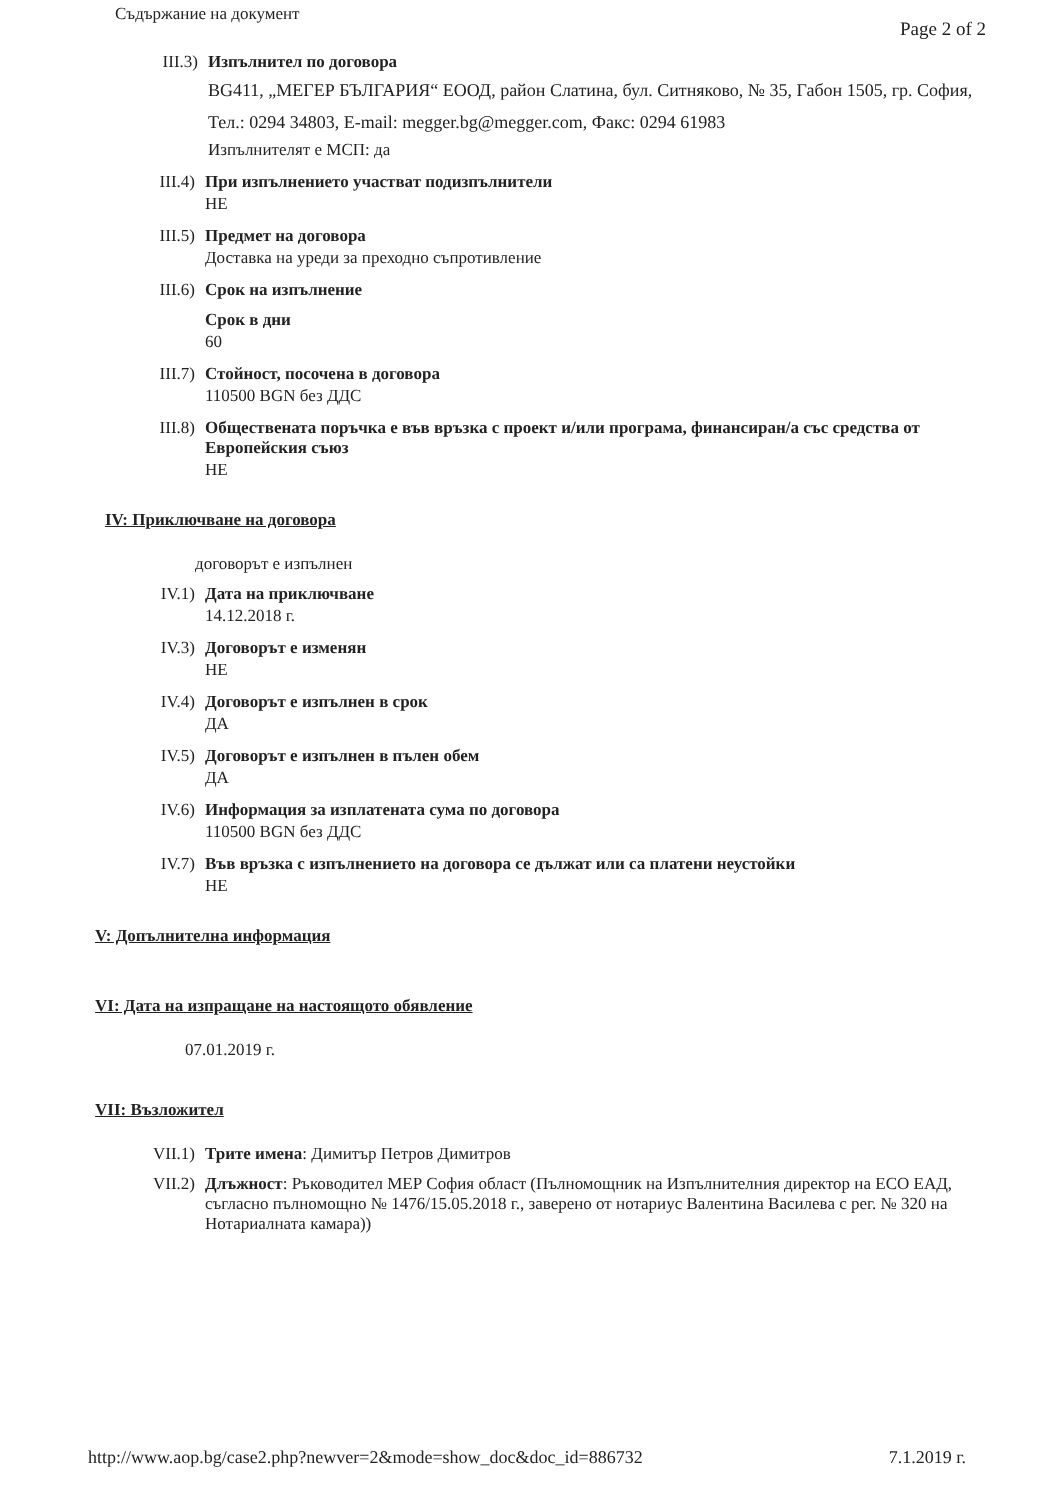Съдържание на документ Page 2 of 2
III.3)
Изпълнител по договора
BG411, „МЕГЕР БЪЛГАРИЯ“ ЕООД, район Слатина, бул. Ситняково, № 35, Габон 1505, гр. София, Тел.: 0294 34803, E-mail: megger.bg@megger.com, Факс: 0294 61983
Изпълнителят е МСП: да
III.4)
При изпълнението участват подизпълнители
НЕ
III.5)
Предмет на договора
Доставка на уреди за преходно съпротивление
III.6)
Срок на изпълнение
Срок в дни
60
III.7)
Стойност, посочена в договора
110500 BGN без ДДС
III.8)
Обществената поръчка е във връзка с проект и/или програма, финансиран/а със средства от Европейския съюз
НЕ
IV: Приключване на договора
договорът е изпълнен
IV.1) Дата на приключване
14.12.2018 г.
IV.3) Договорът е изменян
НЕ
IV.4) Договорът е изпълнен в срок
ДА
IV.5) Договорът е изпълнен в пълен обем
ДА
IV.6) Информация за изплатената сума по договора
110500 BGN без ДДС
IV.7) Във връзка с изпълнението на договора се дължат или са платени неустойки
НЕ
V: Допълнителна информация
VI: Дата на изпращане на настоящото обявление
07.01.2019 г.
VII: Възложител
VII.1)
Трите имена: Димитър Петров Димитров
VII.2)
Длъжност: Ръководител МЕР София област (Пълномощник на Изпълнителния директор на ЕСО ЕАД, съгласно пълномощно № 1476/15.05.2018 г., заверено от нотариус Валентина Василева с рег. № 320 на Нотариалната камара))
http://www.aop.bg/case2.php?newver=2&mode=show_doc&doc_id=886732 7.1.2019 г.